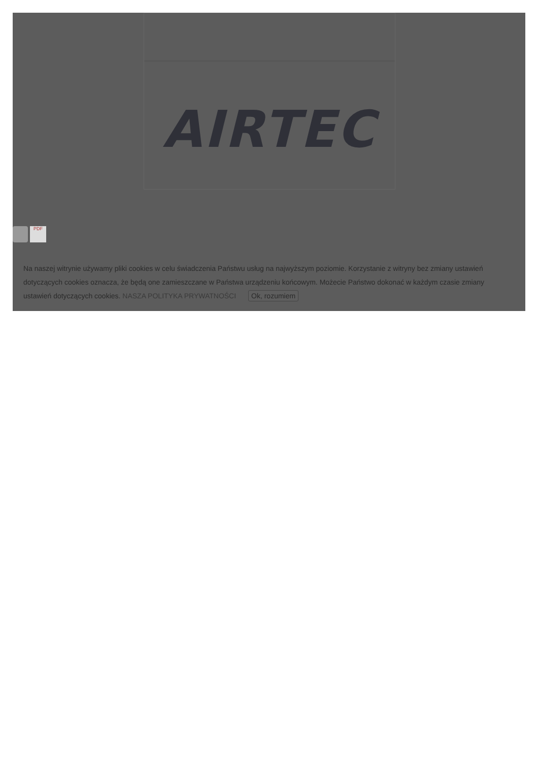AIRTEC
PDF
Na naszej witrynie używamy pliki cookies w celu świadczenia Państwu usług na najwyższym poziomie. Korzystanie z witryny bez zmiany ustawień dotyczących cookies oznacza, że będą one zamieszczane w Państwa urządzeniu końcowym. Możecie Państwo dokonać w każdym czasie zmiany ustawień dotyczących cookies. NASZA POLITYKA PRYWATNOŚCI Ok, rozumiem